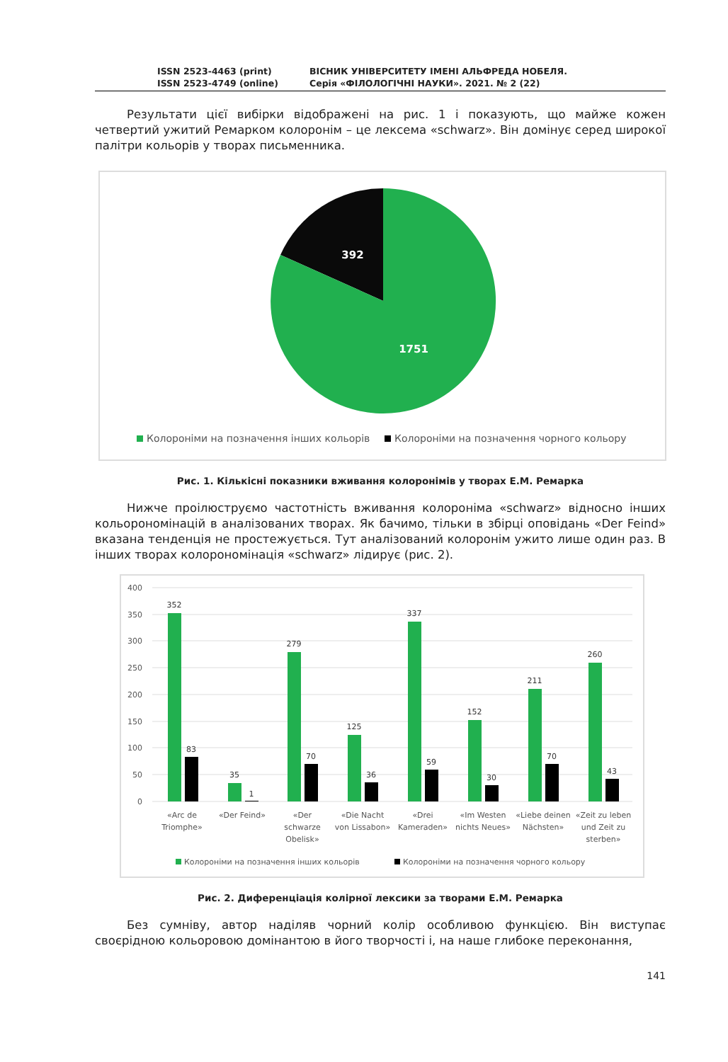ISSN 2523-4463 (print)
ISSN 2523-4749 (online)
ВІСНИК УНІВЕРСИТЕТУ ІМЕНІ АЛЬФРЕДА НОБЕЛЯ.
Серія «ФІЛОЛОГІЧНІ НАУКИ». 2021. № 2 (22)
Результати цієї вибірки відображені на рис. 1 і показують, що майже кожен четвертий ужитий Ремарком колоронім – це лексема «schwarz». Він домінує серед широкої палітри кольорів у творах письменника.
392
1751
Колороніми на позначення інших кольорів
Колороніми на позначення чорного кольору
Рис. 1. Кількісні показники вживання колоронімів у творах Е.М. Ремарка
Нижче проілюструємо частотність вживання колороніма «schwarz» відносно інших кольорономінацій в аналізованих творах. Як бачимо, тільки в збірці оповідань «Der Feind» вказана тенденція не простежується. Тут аналізований колоронім ужито лише один раз. В інших творах колорономінація «schwarz» лідирує (рис. 2).
400
350
300
250
200
150
100
50
0
352
83
35
1
279
70
125
36
337
59
152
30
211
70
260
43
«Arc de
Triomphe»
«Der Feind»
«Der
schwarze
Obelisk»
«Die Nacht
von Lissabon»
«Drei
Kameraden»
«Im Westen
nichts Neues»
«Liebe deinen
Nächsten»
«Zeit zu leben
und Zeit zu
sterben»
Колороніми на позначення інших кольорів
Колороніми на позначення чорного кольору
Рис. 2. Диференціація колірної лексики за творами Е.М. Ремарка
Без сумніву, автор наділяв чорний колір особливою функцією. Він виступає своєрідною кольоровою домінантою в його творчості і, на наше глибоке переконання,
141